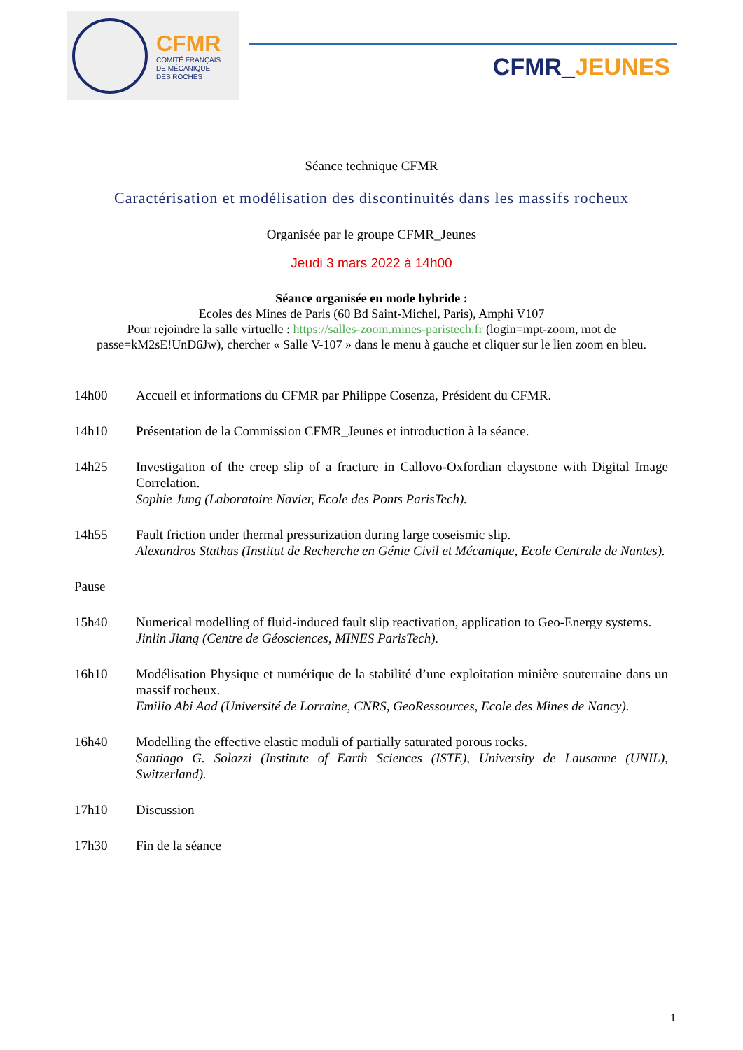CFMR
COMITÉ FRANÇAIS
DE MÉCANIQUE
DES ROCHES
CFMR_JEUNES
Séance technique CFMR
Caractérisation et modélisation des discontinuités dans les massifs rocheux
Organisée par le groupe CFMR_Jeunes
Jeudi 3 mars 2022 à 14h00
Séance organisée en mode hybride :
Ecoles des Mines de Paris (60 Bd Saint-Michel, Paris), Amphi V107
Pour rejoindre la salle virtuelle : https://salles-zoom.mines-paristech.fr (login=mpt-zoom, mot de passe=kM2sE!UnD6Jw), chercher « Salle V-107 » dans le menu à gauche et cliquer sur le lien zoom en bleu.
14h00 Accueil et informations du CFMR par Philippe Cosenza, Président du CFMR.
14h10 Présentation de la Commission CFMR_Jeunes et introduction à la séance.
14h25 Investigation of the creep slip of a fracture in Callovo-Oxfordian claystone with Digital Image Correlation.
Sophie Jung (Laboratoire Navier, Ecole des Ponts ParisTech).
14h55 Fault friction under thermal pressurization during large coseismic slip.
Alexandros Stathas (Institut de Recherche en Génie Civil et Mécanique, Ecole Centrale de Nantes).
Pause
15h40 Numerical modelling of fluid-induced fault slip reactivation, application to Geo-Energy systems.
Jinlin Jiang (Centre de Géosciences, MINES ParisTech).
16h10 Modélisation Physique et numérique de la stabilité d’une exploitation minière souterraine dans un massif rocheux.
Emilio Abi Aad (Université de Lorraine, CNRS, GeoRessources, Ecole des Mines de Nancy).
16h40 Modelling the effective elastic moduli of partially saturated porous rocks.
Santiago G. Solazzi (Institute of Earth Sciences (ISTE), University de Lausanne (UNIL), Switzerland).
17h10 Discussion
17h30 Fin de la séance
1